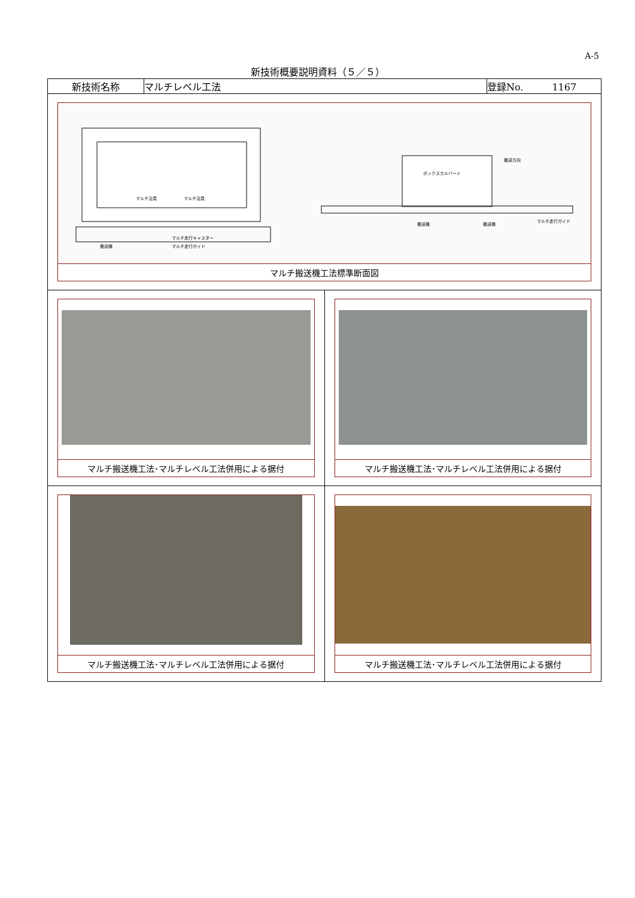A-5
新技術概要説明資料（５／５）
| 新技術名称 | マルチレベル工法 | 登録No. 1167 |
| マルチ治具 マルチ治具 マルチ走行キャスター マルチ走行ガイド 搬送機 ボックスカルバート 搬送方向 搬送機 搬送機 マルチ走行ガイド マルチ搬送機工法標準断面図 | | |
| / マルチ搬送機工法･マルチレベル工法併用による据付 / マルチ搬送機工法･マルチレベル工法併用による据付 / / マルチ搬送機工法･マルチレベル工法併用による据付 / マルチ搬送機工法･マルチレベル工法併用による据付 / | | |